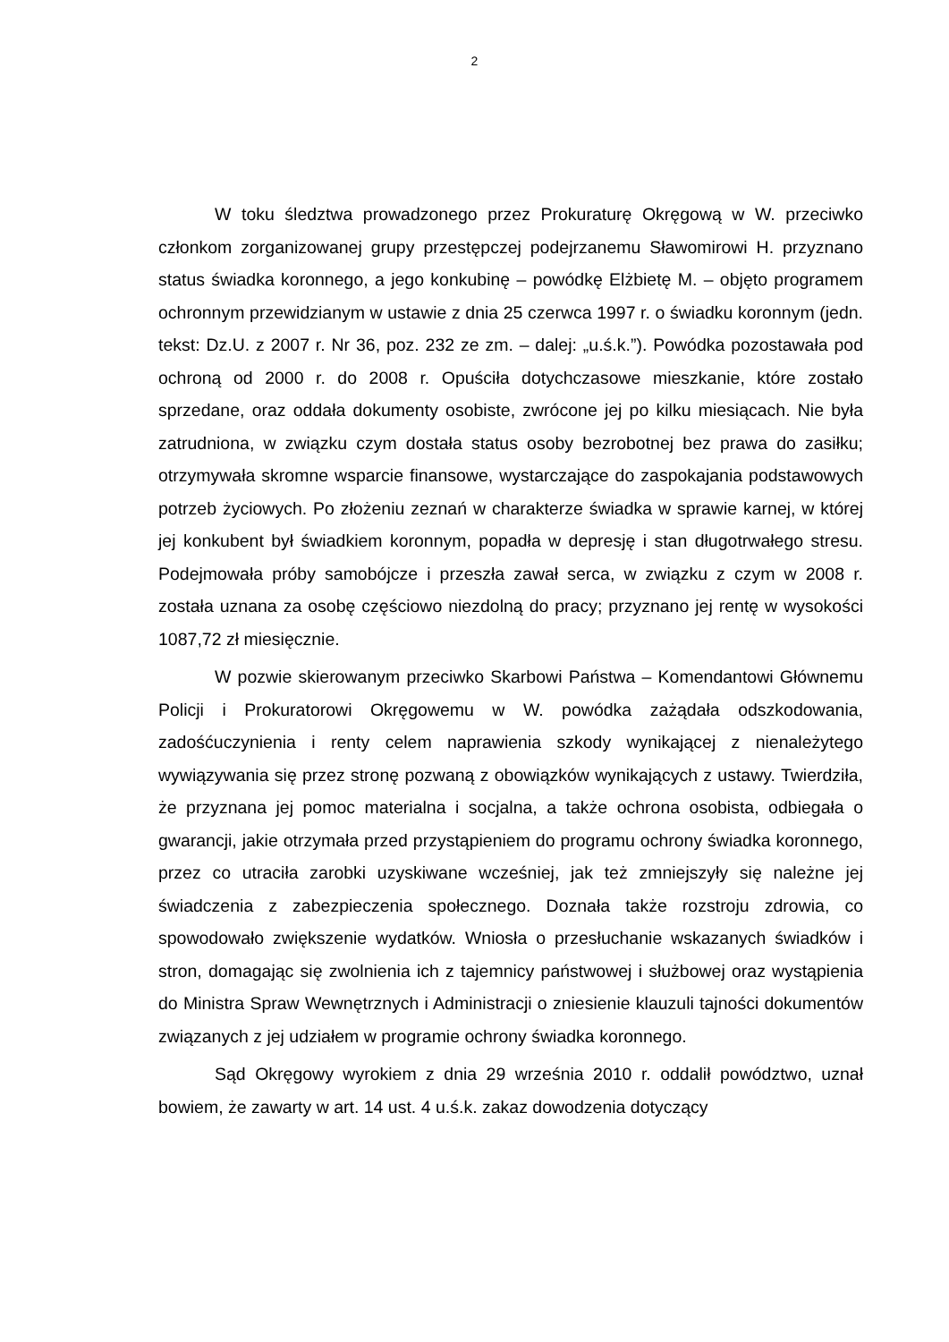2
W toku śledztwa prowadzonego przez Prokuraturę Okręgową w W. przeciwko członkom zorganizowanej grupy przestępczej podejrzanemu Sławomirowi H. przyznano status świadka koronnego, a jego konkubinę – powódkę Elżbietę M. – objęto programem ochronnym przewidzianym w ustawie z dnia 25 czerwca 1997 r. o świadku koronnym (jedn. tekst: Dz.U. z 2007 r. Nr 36, poz. 232 ze zm. – dalej: „u.ś.k.”). Powódka pozostawała pod ochroną od 2000 r. do 2008 r. Opuściła dotychczasowe mieszkanie, które zostało sprzedane, oraz oddała dokumenty osobiste, zwrócone jej po kilku miesiącach. Nie była zatrudniona, w związku czym dostała status osoby bezrobotnej bez prawa do zasiłku; otrzymywała skromne wsparcie finansowe, wystarczające do zaspokajania podstawowych potrzeb życiowych. Po złożeniu zeznań w charakterze świadka w sprawie karnej, w której jej konkubent był świadkiem koronnym, popadła w depresję i stan długotrwałego stresu. Podejmowała próby samobójcze i przeszła zawał serca, w związku z czym w 2008 r. została uznana za osobę częściowo niezdolną do pracy; przyznano jej rentę w wysokości 1087,72 zł miesięcznie.
W pozwie skierowanym przeciwko Skarbowi Państwa – Komendantowi Głównemu Policji i Prokuratorowi Okręgowemu w W. powódka zażądała odszkodowania, zadośćuczynienia i renty celem naprawienia szkody wynikającej z nienależytego wywiązywania się przez stronę pozwaną z obowiązków wynikających z ustawy. Twierdziła, że przyznana jej pomoc materialna i socjalna, a także ochrona osobista, odbiegała o gwarancji, jakie otrzymała przed przystąpieniem do programu ochrony świadka koronnego, przez co utraciła zarobki uzyskiwane wcześniej, jak też zmniejszyły się należne jej świadczenia z zabezpieczenia społecznego. Doznała także rozstroju zdrowia, co spowodowało zwiększenie wydatków. Wniosła o przesłuchanie wskazanych świadków i stron, domagając się zwolnienia ich z tajemnicy państwowej i służbowej oraz wystąpienia do Ministra Spraw Wewnętrznych i Administracji o zniesienie klauzuli tajności dokumentów związanych z jej udziałem w programie ochrony świadka koronnego.
Sąd Okręgowy wyrokiem z dnia 29 września 2010 r. oddalił powództwo, uznał bowiem, że zawarty w art. 14 ust. 4 u.ś.k. zakaz dowodzenia dotyczący